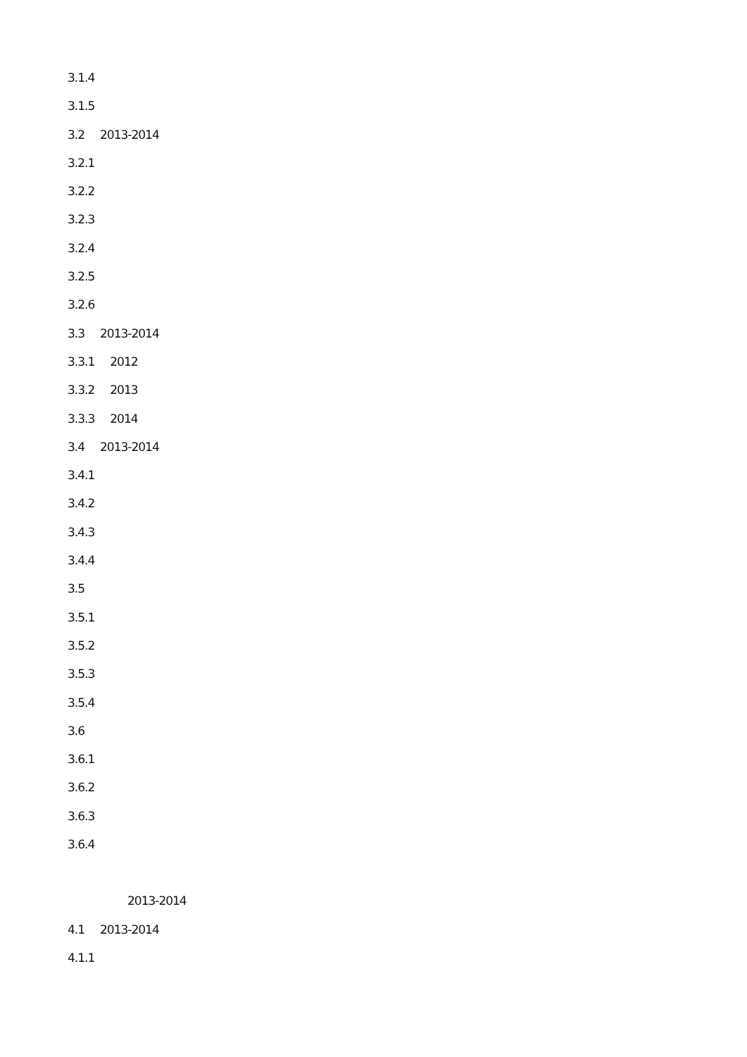3.1.4
3.1.5
3.2 2013-2014
3.2.1
3.2.2
3.2.3
3.2.4
3.2.5
3.2.6
3.3 2013-2014
3.3.1 2012
3.3.2 2013
3.3.3 2014
3.4 2013-2014
3.4.1
3.4.2
3.4.3
3.4.4
3.5
3.5.1
3.5.2
3.5.3
3.5.4
3.6
3.6.1
3.6.2
3.6.3
3.6.4
2013-2014
4.1 2013-2014
4.1.1